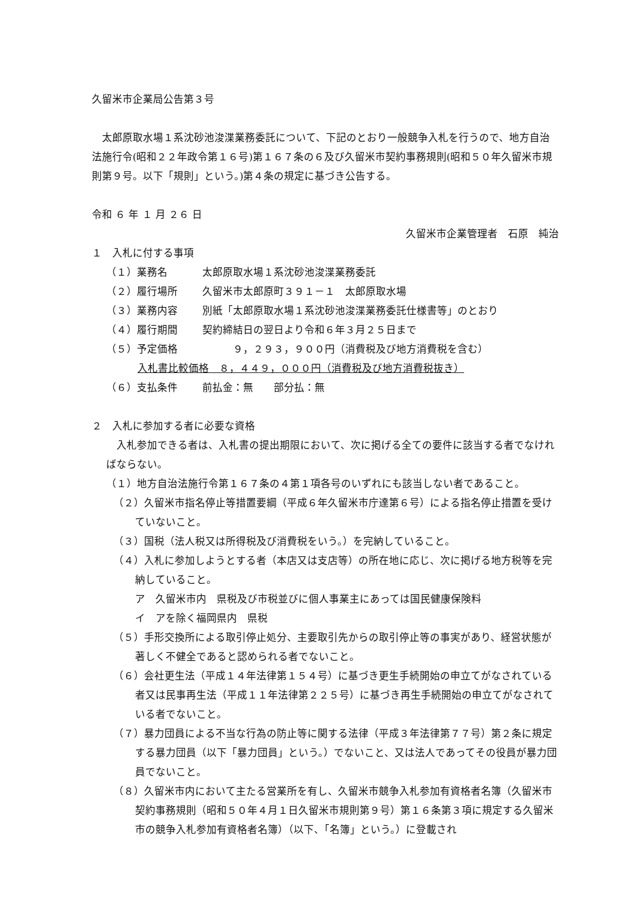久留米市企業局公告第３号
　太郎原取水場１系沈砂池浚渫業務委託について、下記のとおり一般競争入札を行うので、地方自治法施行令(昭和２２年政令第１６号)第１６７条の６及び久留米市契約事務規則(昭和５０年久留米市規則第９号。以下「規則」という。)第４条の規定に基づき公告する。
令和 ６ 年 １ 月 ２６ 日
久留米市企業管理者　石原　純治
１　入札に付する事項
（１）業務名 太郎原取水場１系沈砂池浚渫業務委託
（２）履行場所 久留米市太郎原町３９１－１　太郎原取水場
（３）業務内容 別紙「太郎原取水場１系沈砂池浚渫業務委託仕様書等」のとおり
（４）履行期間 契約締結日の翌日より令和６年３月２５日まで
（５）予定価格　　　９，２９３，９００円（消費税及び地方消費税を含む）
入札書比較価格　８，４４９，０００円（消費税及び地方消費税抜き）
（６）支払条件 前払金：無　　部分払：無
２　入札に参加する者に必要な資格
　入札参加できる者は、入札書の提出期限において、次に掲げる全ての要件に該当する者でなければならない。
（１）地方自治法施行令第１６７条の４第１項各号のいずれにも該当しない者であること。
（２）久留米市指名停止等措置要綱（平成６年久留米市庁達第６号）による指名停止措置を受けていないこと。
（３）国税（法人税又は所得税及び消費税をいう。）を完納していること。
（４）入札に参加しようとする者（本店又は支店等）の所在地に応じ、次に掲げる地方税等を完納していること。
ア　久留米市内　県税及び市税並びに個人事業主にあっては国民健康保険料
イ　アを除く福岡県内　県税
（５）手形交換所による取引停止処分、主要取引先からの取引停止等の事実があり、経営状態が著しく不健全であると認められる者でないこと。
（６）会社更生法（平成１４年法律第１５４号）に基づき更生手続開始の申立てがなされている者又は民事再生法（平成１１年法律第２２５号）に基づき再生手続開始の申立てがなされている者でないこと。
（７）暴力団員による不当な行為の防止等に関する法律（平成３年法律第７７号）第２条に規定する暴力団員（以下「暴力団員」という。）でないこと、又は法人であってその役員が暴力団員でないこと。
（８）久留米市内において主たる営業所を有し、久留米市競争入札参加有資格者名簿（久留米市契約事務規則（昭和５０年４月１日久留米市規則第９号）第１６条第３項に規定する久留米市の競争入札参加有資格者名簿）（以下、「名簿」という。）に登載され